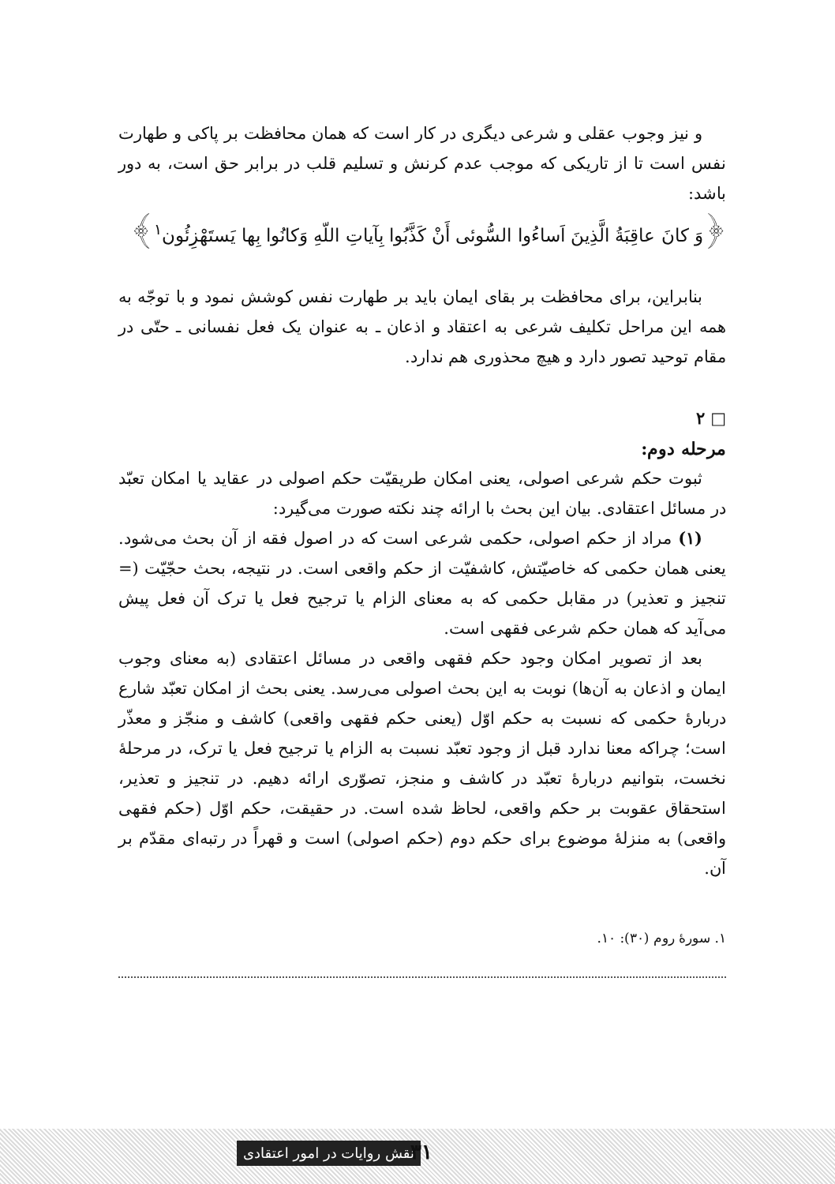و نیز وجوب عقلی و شرعی دیگری در کار است که همان محافظت بر پاکی و طهارت نفس است تا از تاریکی که موجب عدم کرنش و تسلیم قلب در برابر حق است، به دور باشد:
﴿وَ كانَ عاقِبَةُ الَّذِينَ اَساءُوا السُّوئی أَنْ كَذَّبُوا بِآياتِ اللّهِ وَكانُوا بِها يَستَهْزِئُون<sup>۱</sup>﴾
بنابراین، برای محافظت بر بقای ایمان باید بر طهارت نفس کوشش نمود و با توجّه به همه این مراحل تکلیف شرعی به اعتقاد و اذعان ـ به عنوان یک فعل نفسانی ـ حتّی در مقام توحید تصور دارد و هیچ محذوری هم ندارد.
□ ۲
مرحله دوم:
ثبوت حکم شرعی اصولی، یعنی امکان طریقیّت حکم اصولی در عقاید یا امکان تعبّد در مسائل اعتقادی. بیان این بحث با ارائه چند نکته صورت می‌گیرد:
(۱) مراد از حکم اصولی، حکمی شرعی است که در اصول فقه از آن بحث می‌شود. یعنی همان حکمی که خاصیّتش، کاشفیّت از حکم واقعی است. در نتیجه، بحث حجّیّت (= تنجیز و تعذیر) در مقابل حکمی که به معنای الزام یا ترجیح فعل یا ترک آن فعل پیش می‌آید که همان حکم شرعی فقهی است.
بعد از تصویر امکان وجود حکم فقهی واقعی در مسائل اعتقادی (به معنای وجوب ایمان و اذعان به آن‌ها) نوبت به این بحث اصولی می‌رسد. یعنی بحث از امکان تعبّد شارع دربارهٔ حکمی که نسبت به حکم اوّل (یعنی حکم فقهی واقعی) کاشف و منجّز و معذّر است؛ چراکه معنا ندارد قبل از وجود تعبّد نسبت به الزام یا ترجیح فعل یا ترک، در مرحلهٔ نخست، بتوانیم دربارهٔ تعبّد در کاشف و منجز، تصوّری ارائه دهیم. در تنجیز و تعذیر، استحقاق عقوبت بر حکم واقعی، لحاظ شده است. در حقیقت، حکم اوّل (حکم فقهی واقعی) به منزلهٔ موضوع برای حکم دوم (حکم اصولی) است و قهراً در رتبه‌ای مقدّم بر آن.
۱. سورهٔ روم (۳۰): ۱۰.
نقش روایات در امور اعتقادی ۳۱